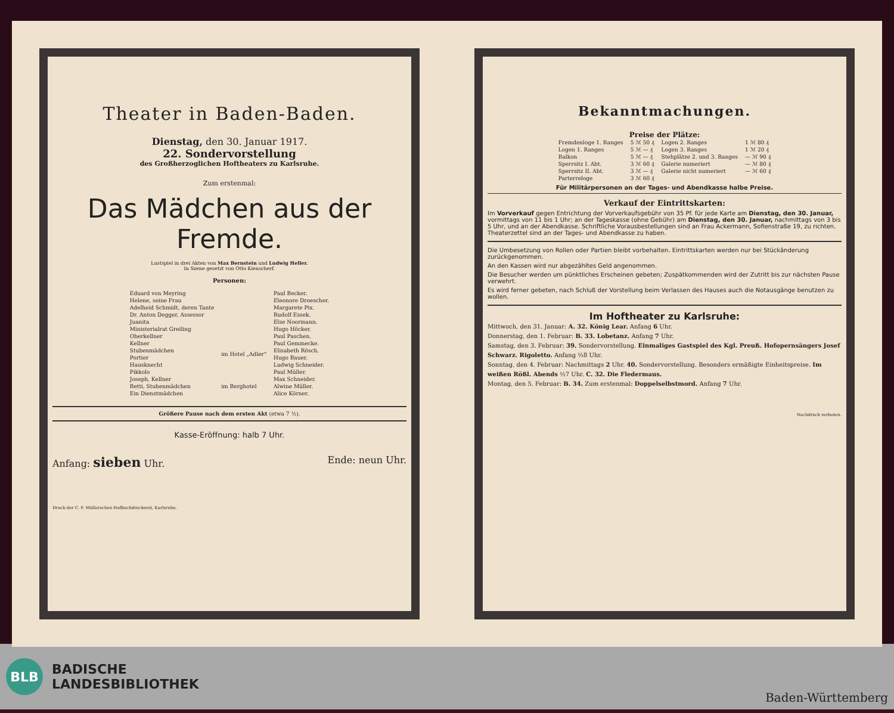Theater in Baden-Baden.
Dienstag, den 30. Januar 1917.
22. Sondervorstellung
des Großherzoglichen Hoftheaters zu Karlsruhe.
Zum erstenmal:
Das Mädchen aus der Fremde.
Lustspiel in drei Akten von Max Bernstein und Ludwig Heller.
In Szene gesetzt von Otto Kienscherf.
Personen:
| Eduard von Meyring | | Paul Becker. |
| Helene, seine Frau | | Eleonore Droescher. |
| Adelheid Schmidt, deren Tante | | Margarete Pix. |
| Dr. Anton Degger, Assessor | | Rudolf Essek. |
| Juanita | | Else Noormann. |
| Ministerialrat Greiling | | Hugo Höcker. |
| Oberkellner | im Hotel „Adler" | Paul Paschen. |
| Kellner | | Paul Gemmecke. |
| Stubenmädchen | | Elisabeth Rösch. |
| Portier | | Hugo Bauer. |
| Hausknecht | | Ludwig Schneider. |
| Pikkolo | | Paul Müller. |
| Joseph, Kellner | im Berghotel | Max Schneider. |
| Betti, Stubenmädchen | | Alwine Müller. |
| Ein Dienstmädchen | | Alice Körner. |
Größere Pause nach dem ersten Akt (etwa 7 ½).
Kasse-Eröffnung: halb 7 Uhr.
Anfang: sieben Uhr. Ende: neun Uhr.
Druck der C. F. Müllerschen Hofbuchdruckerei, Karlsruhe.
Bekanntmachungen.
Preise der Plätze:
| Fremdenloge 1. Ranges | 5 ℳ 50 ₰ | Logen 2. Ranges | 1 ℳ 80 ₰ |
| Logen 1. Ranges | 5 ℳ — ₰ | Logen 3. Ranges | 1 ℳ 20 ₰ |
| Balkon | 5 ℳ — ₰ | Stehplätze 2. und 3. Ranges | — ℳ 90 ₰ |
| Sperrsitz I. Abt. | 3 ℳ 60 ₰ | Galerie numeriert | — ℳ 80 ₰ |
| Sperrsitz II. Abt. | 3 ℳ — ₰ | Galerie nicht numeriert | — ℳ 60 ₰ |
| Parterreloge | 3 ℳ 60 ₰ | | |
Für Militärpersonen an der Tages- und Abendkasse halbe Preise.
Verkauf der Eintrittskarten:
Im Vorverkauf gegen Entrichtung der Vorverkaufsgebühr von 35 Pf. für jede Karte am Dienstag, den 30. Januar, vormittags von 11 bis 1 Uhr; an der Tageskasse (ohne Gebühr) am Dienstag, den 30. Januar, nachmittags von 3 bis 5 Uhr, und an der Abendkasse. Schriftliche Vorausbestellungen sind an Frau Ackermann, Sofienstraße 19, zu richten. Theaterzettel sind an der Tages- und Abendkasse zu haben.
Die Umbesetzung von Rollen oder Partien bleibt vorbehalten. Eintrittskarten werden nur bei Stückänderung zurückgenommen.
An den Kassen wird nur abgezähltes Geld angenommen.
Die Besucher werden um pünktliches Erscheinen gebeten; Zuspätkommenden wird der Zutritt bis zur nächsten Pause verwehrt.
Es wird ferner gebeten, nach Schluß der Vorstellung beim Verlassen des Hauses auch die Notausgänge benutzen zu wollen.
Im Hoftheater zu Karlsruhe:
Mittwoch, den 31. Januar: A. 32. König Lear. Anfang 6 Uhr.
Donnerstag, den 1. Februar: B. 33. Lobetanz. Anfang 7 Uhr.
Samstag, den 3. Februar: 39. Sondervorstellung. Einmaliges Gastspiel des Kgl. Preuß. Hofopernsängers Josef Schwarz. Rigoletto. Anfang ½8 Uhr.
Sonntag, den 4. Februar: Nachmittags 2 Uhr. 40. Sondervorstellung. Besonders ermäßigte Einheitspreise. Im weißen Rößl. Abends ½7 Uhr. C. 32. Die Fledermaus.
Montag, den 5. Februar: B. 34. Zum erstenmal: Doppelselbstmord. Anfang 7 Uhr.
Nachdruck verboten.
BLB
BADISCHE
LANDESBIBLIOTHEK
Baden-Württemberg